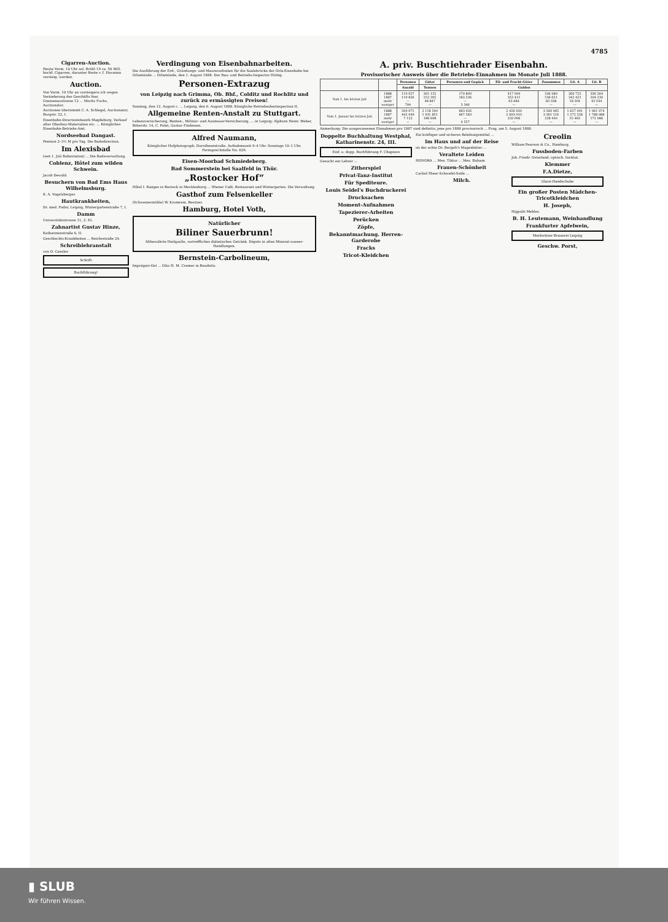4785
Cigarren-Auction.
Heute Vorm. 10 Uhr sol. Brühl 19 ca. 50 Mill. hochf. Cigarren, darunter Reste v. f. Havanna versteig. werden.
Auction.
Von Vorm. 10 Uhr an versteigere ich wegen Veränderung des Geschäfts hier, Gneisenaustrasse 12 ... Moritz Fuchs, Auctionator.
Auctionen übernimmt C. A. Schlegel, Auctionator, Burgstr. 22, I.
Eisenbahn-Directionsbezirk Magdeburg. Verkauf alter Oberbau-Materialien etc. ... Königliches Eisenbahn-Betriebs-Amt.
Nordseebad Dangast.
Pension 2–3½ M pro Tag. Die Badedirection.
Im Alexisbad
(seit 1. Juli Bahnstation) ... Die Badeverwaltung.
Coblenz, Hôtel zum wilden Schwein.
Jacob Dewald.
Besuchern von Bad Ems Haus Wilhelmsburg.
K. A. Vogelsberger.
Hautkrankheiten,
Dr. med. Fodor, Leipzig, Wintergartenstraße 7, I.
Damm
Universitätsstrasse 11, 2. Et.
Zahnartist Gustav Hinze,
Katharinenstraße 6, II.
Geschlechts-Krankheiten ... Reichsstraße 24.
Schreiblehranstalt
von O. Canzler.
Schrift
Buchführung!
Verdingung von Eisenbahnarbeiten.
Die Ausführung der Erd-, Gründungs- und Maurerarbeiten für die Saalebrücke der Orla-Eisenbahn bei Orlamünde ... Orlamünde, den 1. August 1888. Der Bau- und Betriebs-Inspector Hüttig.
Personen-Extrazug
von Leipzig nach Grimma, Ob. Bhf., Colditz und Rochlitz und zurück zu ermässigten Preisen!
Sonntag, den 12. August c. ... Leipzig, den 6. August 1888. Königliche Betriebsoberinspection II.
Allgemeine Renten-Anstalt zu Stuttgart.
Lebensversicherung, Renten-, Militair- und Aussteuer-Versicherung. ... in Leipzig: Alphons Heinr. Weber, Ritterstr. 14, C. Polet, Gustav Findeisen.
Alfred Naumann,
Königlicher Hofphotograph, Dorotheenstraße. Aufnahmezeit 9–4 Uhr. Sonntags 10–1 Uhr. Fernsprechstelle No. 629.
Eisen-Moorbad Schmiedeberg.
Bad Sommerstein bei Saalfeld in Thür.
„Rostocker Hof“
Hôtel I. Ranges in Rostock in Mecklenburg ... Wiener Café, Restaurant und Wintergarten. Die Verwaltung.
Gasthof zum Felsenkeller
(Schweizermühle) W. Krumrein, Besitzer.
Hamburg, Hotel Voth,
Natürlicher
Biliner Sauerbrunn!
Altbewährte Heilquelle, vortreffliches diätetisches Getränk. Dépots in allen Mineral-wasser-Handlungen.
Bernstein-Carbolineum,
Imprägnir-Oel ... Otto H. M. Cramer in Reudnitz.
A. priv. Buschtiehrader Eisenbahn.
Provisorischer Ausweis über die Betriebs-Einnahmen im Monate Juli 1888.
| | | Personen | Güter | Personen und Gepäck | Eil- und Fracht-Güter | Zusammen | Lit. A | Lit. B |
| --- | --- | --- | --- | --- | --- | --- | --- | --- |
| | | Anzahl | Tonnen | Gulden | | | | |
| Vom 1. bis letzten Juli | 1888 1887 mehr weniger | 110 027 110 826 — 799 | 301 152 252 305 48 847 — | 179 890 183 236 — 3 346 | 417 099 353 415 63 684 — | 596 989 536 651 60 338 — | 260 725 242 421 18 304 — | 336 264 294 230 42 034 — |
| Vom 1. Januar bis letzten Juli | 1888 1887 mehr weniger | 500 071 492 949 7 122 — | 2 118 549 1 931 851 186 698 — | 663 026 667 583 — 4 557 | 2 926 939 2 693 933 233 006 — | 3 589 965 3 361 516 228 449 — | 1 627 991 1 572 528 55 463 — | 1 961 974 1 788 988 172 986 — |
Anmerkung: Die ausgewiesenen Einnahmen pro 1887 sind definitiv, jene pro 1888 provisorisch ... Prag, am 5. August 1888.
Doppelte Buchhaltung Westphal, Katharinenstr. 24, III.
Einf. u. dopp. Buchführung F. Chapison
Gesucht ein Lehrer ...
Zitherspiel
Privat-Tanz-Institut
Für Spediteure.
Louis Seidel's Buchdruckerei
Drucksachen
Moment-Aufnahmen
Tapezierer-Arbeiten
Perücken
Zöpfe,
Bekanntmachung. Herren-Garderobe
Fracks
Tricot-Kleidchen
Ein kräftiges und sicheres Belebungsmittel ...
Im Haus und auf der Reise
ist der echte Dr. Bergelt's Magenbitter ...
Veraltete Leiden
HONORA ... Mex. Tiktur ... Mex. Balsam
Frauen-Schönheit
Carbol-Theer-Schwefel-Seife ...
Milch.
Creolin
William Pearson & Co., Hamburg.
Fussboden-Farben
Joh. Friedr. Osterland, optisch. Institut.
Klemmer
F.A.Dietze,
Glacé-Handschuhe
Ein großer Posten Mädchen-Tricotkleidchen
H. Joseph,
Hippolit Mehles.
B. H. Leutemann, Weinhandlung
Frankfurter Apfelwein,
Merkwitzer Brauerei Leipzig
Geschw. Porst,
▮ SLUB
Wir führen Wissen.